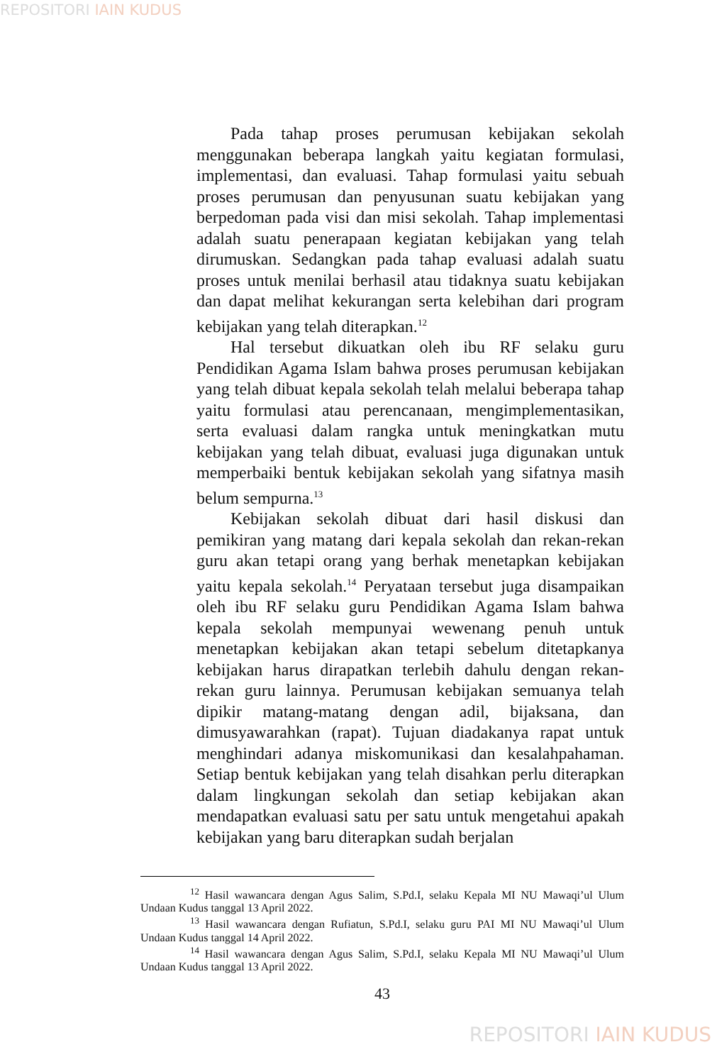REPOSITORI IAIN KUDUS
Pada tahap proses perumusan kebijakan sekolah menggunakan beberapa langkah yaitu kegiatan formulasi, implementasi, dan evaluasi. Tahap formulasi yaitu sebuah proses perumusan dan penyusunan suatu kebijakan yang berpedoman pada visi dan misi sekolah. Tahap implementasi adalah suatu penerapaan kegiatan kebijakan yang telah dirumuskan. Sedangkan pada tahap evaluasi adalah suatu proses untuk menilai berhasil atau tidaknya suatu kebijakan dan dapat melihat kekurangan serta kelebihan dari program kebijakan yang telah diterapkan.<sup>12</sup>
Hal tersebut dikuatkan oleh ibu RF selaku guru Pendidikan Agama Islam bahwa proses perumusan kebijakan yang telah dibuat kepala sekolah telah melalui beberapa tahap yaitu formulasi atau perencanaan, mengimplementasikan, serta evaluasi dalam rangka untuk meningkatkan mutu kebijakan yang telah dibuat, evaluasi juga digunakan untuk memperbaiki bentuk kebijakan sekolah yang sifatnya masih belum sempurna.<sup>13</sup>
Kebijakan sekolah dibuat dari hasil diskusi dan pemikiran yang matang dari kepala sekolah dan rekan-rekan guru akan tetapi orang yang berhak menetapkan kebijakan yaitu kepala sekolah.<sup>14</sup> Peryataan tersebut juga disampaikan oleh ibu RF selaku guru Pendidikan Agama Islam bahwa kepala sekolah mempunyai wewenang penuh untuk menetapkan kebijakan akan tetapi sebelum ditetapkanya kebijakan harus dirapatkan terlebih dahulu dengan rekan-rekan guru lainnya. Perumusan kebijakan semuanya telah dipikir matang-matang dengan adil, bijaksana, dan dimusyawarahkan (rapat). Tujuan diadakanya rapat untuk menghindari adanya miskomunikasi dan kesalahpahaman. Setiap bentuk kebijakan yang telah disahkan perlu diterapkan dalam lingkungan sekolah dan setiap kebijakan akan mendapatkan evaluasi satu per satu untuk mengetahui apakah kebijakan yang baru diterapkan sudah berjalan
<sup>12</sup> Hasil wawancara dengan Agus Salim, S.Pd.I, selaku Kepala MI NU Mawaqi’ul Ulum Undaan Kudus tanggal 13 April 2022.
<sup>13</sup> Hasil wawancara dengan Rufiatun, S.Pd.I, selaku guru PAI MI NU Mawaqi’ul Ulum Undaan Kudus tanggal 14 April 2022.
<sup>14</sup> Hasil wawancara dengan Agus Salim, S.Pd.I, selaku Kepala MI NU Mawaqi’ul Ulum Undaan Kudus tanggal 13 April 2022.
43
REPOSITORI IAIN KUDUS